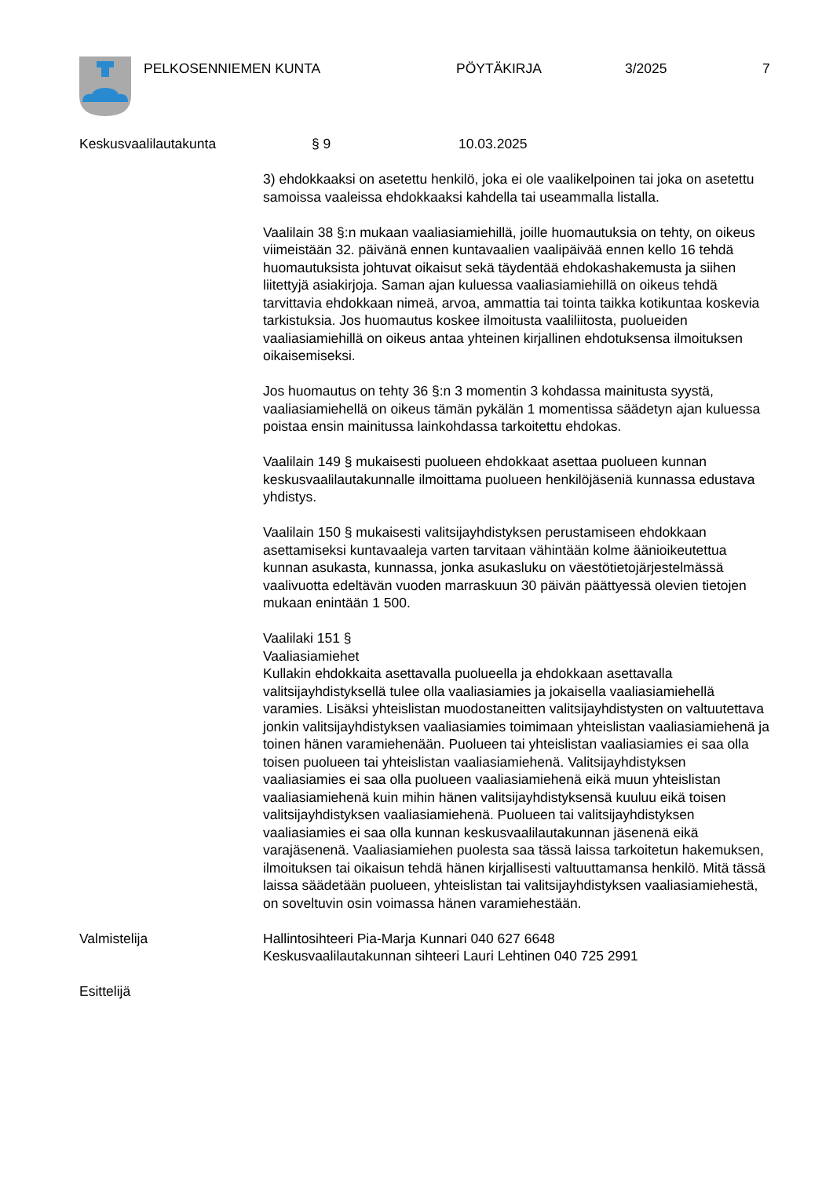PELKOSENNIEMEN KUNTA PÖYTÄKIRJA 3/2025 7
Keskusvaalilautakunta § 9 10.03.2025
3) ehdokkaaksi on asetettu henkilö, joka ei ole vaalikelpoinen tai joka on asetettu samoissa vaaleissa ehdokkaaksi kahdella tai useammalla listalla.
Vaalilain 38 §:n mukaan vaaliasiamiehillä, joille huomautuksia on tehty, on oikeus viimeistään 32. päivänä ennen kuntavaalien vaalipäivää ennen kello 16 tehdä huomautuksista johtuvat oikaisut sekä täydentää ehdokashakemusta ja siihen liitettyjä asiakirjoja. Saman ajan kuluessa vaaliasiamiehillä on oikeus tehdä tarvittavia ehdokkaan nimeä, arvoa, ammattia tai tointa taikka kotikuntaa koskevia tarkistuksia. Jos huomautus koskee ilmoitusta vaaliliitosta, puolueiden vaaliasiamiehillä on oikeus antaa yhteinen kirjallinen ehdotuksensa ilmoituksen oikaisemiseksi.
Jos huomautus on tehty 36 §:n 3 momentin 3 kohdassa mainitusta syystä, vaaliasiamiehellä on oikeus tämän pykälän 1 momentissa säädetyn ajan kuluessa poistaa ensin mainitussa lainkohdassa tarkoitettu ehdokas.
Vaalilain 149 § mukaisesti puolueen ehdokkaat asettaa puolueen kunnan keskusvaalilautakunnalle ilmoittama puolueen henkilöjäseniä kunnassa edustava yhdistys.
Vaalilain 150 § mukaisesti valitsijayhdistyksen perustamiseen ehdokkaan asettamiseksi kuntavaaleja varten tarvitaan vähintään kolme äänioikeutettua kunnan asukasta, kunnassa, jonka asukasluku on väestötietojärjestelmässä vaalivuotta edeltävän vuoden marraskuun 30 päivän päättyessä olevien tietojen mukaan enintään 1 500.
Vaalilaki 151 §
Vaaliasiamiehet
Kullakin ehdokkaita asettavalla puolueella ja ehdokkaan asettavalla valitsijayhdistyksellä tulee olla vaaliasiamies ja jokaisella vaaliasiamiehellä varamies. Lisäksi yhteislistan muodostaneitten valitsijayhdistysten on valtuutettava jonkin valitsijayhdistyksen vaaliasiamies toimimaan yhteislistan vaaliasiamiehenä ja toinen hänen varamiehenään. Puolueen tai yhteislistan vaaliasiamies ei saa olla toisen puolueen tai yhteislistan vaaliasiamiehenä. Valitsijayhdistyksen vaaliasiamies ei saa olla puolueen vaaliasiamiehenä eikä muun yhteislistan vaaliasiamiehenä kuin mihin hänen valitsijayhdistyksensä kuuluu eikä toisen valitsijayhdistyksen vaaliasiamiehenä. Puolueen tai valitsijayhdistyksen vaaliasiamies ei saa olla kunnan keskusvaalilautakunnan jäsenenä eikä varajäsenenä. Vaaliasiamiehen puolesta saa tässä laissa tarkoitetun hakemuksen, ilmoituksen tai oikaisun tehdä hänen kirjallisesti valtuuttamansa henkilö. Mitä tässä laissa säädetään puolueen, yhteislistan tai valitsijayhdistyksen vaaliasiamiehestä, on soveltuvin osin voimassa hänen varamiehestään.
Valmistelija Hallintosihteeri Pia-Marja Kunnari 040 627 6648
Keskusvaalilautakunnan sihteeri Lauri Lehtinen 040 725 2991
Esittelijä